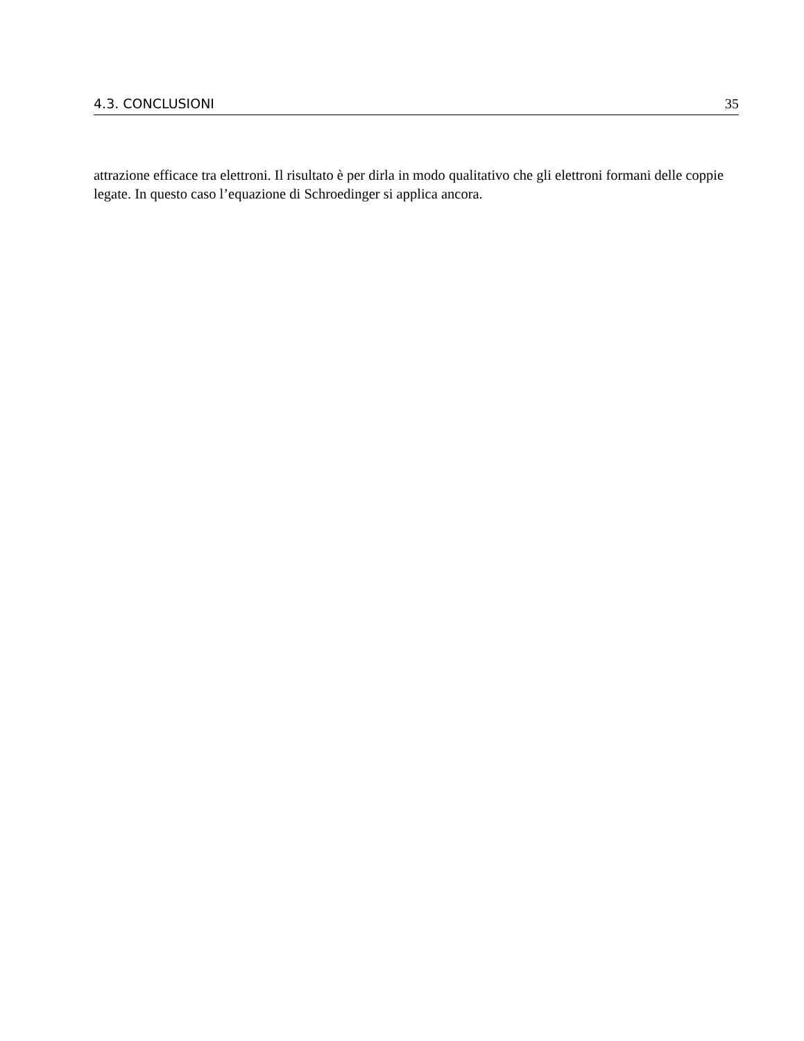4.3. CONCLUSIONI 35
attrazione efficace tra elettroni. Il risultato è per dirla in modo qualitativo che gli elettroni formani delle coppie legate. In questo caso l’equazione di Schroedinger si applica ancora.